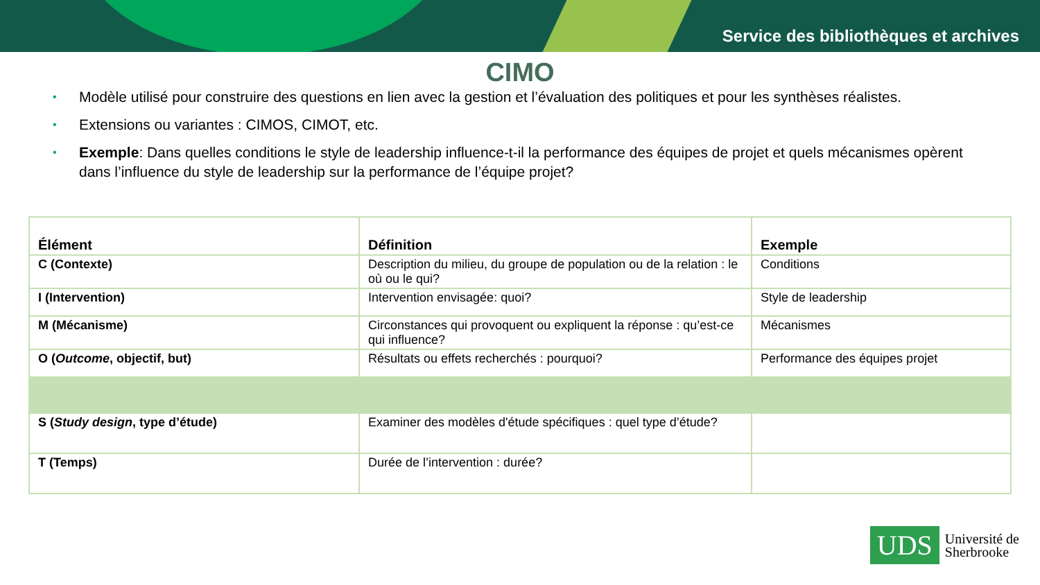Service des bibliothèques et archives
CIMO
• Modèle utilisé pour construire des questions en lien avec la gestion et l’évaluation des politiques et pour les synthèses réalistes.
• Extensions ou variantes : CIMOS, CIMOT, etc.
• Exemple: Dans quelles conditions le style de leadership influence-t-il la performance des équipes de projet et quels mécanismes opèrent dans l’influence du style de leadership sur la performance de l’équipe projet?
| Élément | Définition | Exemple |
| --- | --- | --- |
| C (Contexte) | Description du milieu, du groupe de population ou de la relation : le où ou le qui? | Conditions |
| I (Intervention) | Intervention envisagée: quoi? | Style de leadership |
| M (Mécanisme) | Circonstances qui provoquent ou expliquent la réponse : qu’est-ce qui influence? | Mécanismes |
| O ( Outcome , objectif, but) | Résultats ou effets recherchés : pourquoi? | Performance des équipes projet |
| S ( Study design , type d’étude) | Examiner des modèles d'étude spécifiques : quel type d’étude? | |
| T (Temps) | Durée de l’intervention : durée? | |
UDS
Université de
Sherbrooke